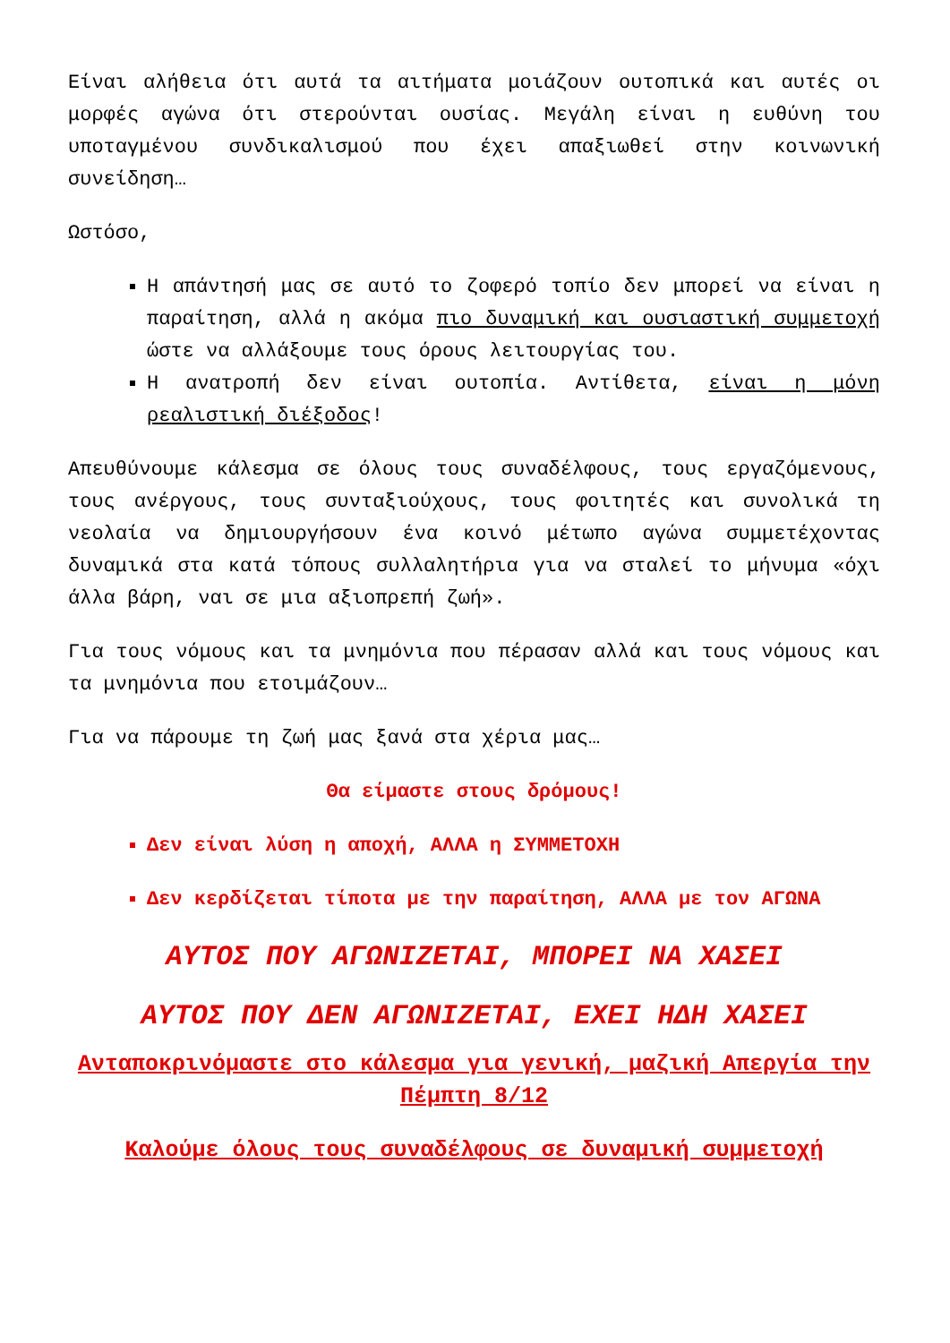Είναι αλήθεια ότι αυτά τα αιτήματα μοιάζουν ουτοπικά και αυτές οι μορφές αγώνα ότι στερούνται ουσίας. Μεγάλη είναι η ευθύνη του υποταγμένου συνδικαλισμού που έχει απαξιωθεί στην κοινωνική συνείδηση…
Ωστόσο,
Η απάντησή μας σε αυτό το ζοφερό τοπίο δεν μπορεί να είναι η παραίτηση, αλλά η ακόμα πιο δυναμική και ουσιαστική συμμετοχή ώστε να αλλάξουμε τους όρους λειτουργίας του.
Η ανατροπή δεν είναι ουτοπία. Αντίθετα, είναι η μόνη ρεαλιστική διέξοδος!
Απευθύνουμε κάλεσμα σε όλους τους συναδέλφους, τους εργαζόμενους, τους ανέργους, τους συνταξιούχους, τους φοιτητές και συνολικά τη νεολαία να δημιουργήσουν ένα κοινό μέτωπο αγώνα συμμετέχοντας δυναμικά στα κατά τόπους συλλαλητήρια για να σταλεί το μήνυμα «όχι άλλα βάρη, ναι σε μια αξιοπρεπή ζωή».
Για τους νόμους και τα μνημόνια που πέρασαν αλλά και τους νόμους και τα μνημόνια που ετοιμάζουν…
Για να πάρουμε τη ζωή μας ξανά στα χέρια μας…
Θα είμαστε στους δρόμους!
Δεν είναι λύση η αποχή, ΑΛΛΑ η ΣΥΜΜΕΤΟΧΗ
Δεν κερδίζεται τίποτα με την παραίτηση, ΑΛΛΑ με τον ΑΓΩΝΑ
ΑΥΤΟΣ ΠΟΥ ΑΓΩΝΙΖΕΤΑΙ, ΜΠΟΡΕΙ ΝΑ ΧΑΣΕΙ
ΑΥΤΟΣ ΠΟΥ ΔΕΝ ΑΓΩΝΙΖΕΤΑΙ, ΕΧΕΙ ΗΔΗ ΧΑΣΕΙ
Ανταποκρινόμαστε στο κάλεσμα για γενική, μαζική Απεργία την Πέμπτη 8/12
Καλούμε όλους τους συναδέλφους σε δυναμική συμμετοχή